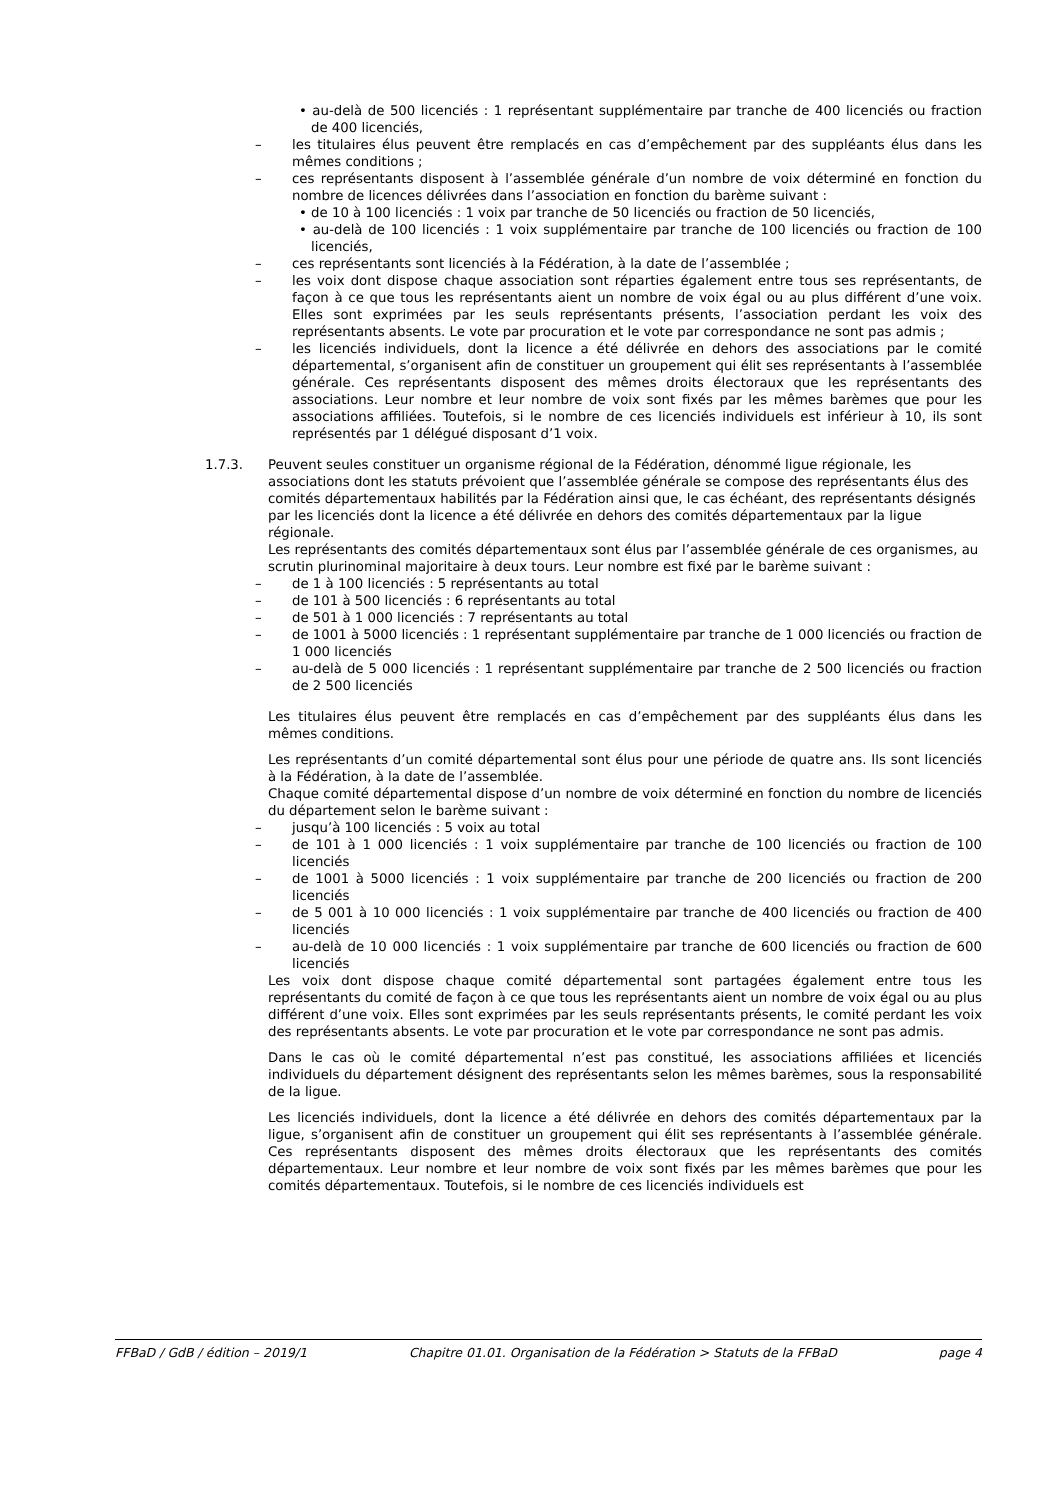• au-delà de 500 licenciés : 1 représentant supplémentaire par tranche de 400 licenciés ou fraction de 400 licenciés,
– les titulaires élus peuvent être remplacés en cas d’empêchement par des suppléants élus dans les mêmes conditions ;
– ces représentants disposent à l’assemblée générale d’un nombre de voix déterminé en fonction du nombre de licences délivrées dans l’association en fonction du barème suivant :
• de 10 à 100 licenciés : 1 voix par tranche de 50 licenciés ou fraction de 50 licenciés,
• au-delà de 100 licenciés : 1 voix supplémentaire par tranche de 100 licenciés ou fraction de 100 licenciés,
– ces représentants sont licenciés à la Fédération, à la date de l’assemblée ;
– les voix dont dispose chaque association sont réparties également entre tous ses représentants, de façon à ce que tous les représentants aient un nombre de voix égal ou au plus différent d’une voix. Elles sont exprimées par les seuls représentants présents, l’association perdant les voix des représentants absents. Le vote par procuration et le vote par correspondance ne sont pas admis ;
– les licenciés individuels, dont la licence a été délivrée en dehors des associations par le comité départemental, s’organisent afin de constituer un groupement qui élit ses représentants à l’assemblée générale. Ces représentants disposent des mêmes droits électoraux que les représentants des associations. Leur nombre et leur nombre de voix sont fixés par les mêmes barèmes que pour les associations affiliées. Toutefois, si le nombre de ces licenciés individuels est inférieur à 10, ils sont représentés par 1 délégué disposant d’1 voix.
1.7.3. Peuvent seules constituer un organisme régional de la Fédération, dénommé ligue régionale, les associations dont les statuts prévoient que l’assemblée générale se compose des représentants élus des comités départementaux habilités par la Fédération ainsi que, le cas échéant, des représentants désignés par les licenciés dont la licence a été délivrée en dehors des comités départementaux par la ligue régionale.
Les représentants des comités départementaux sont élus par l’assemblée générale de ces organismes, au scrutin plurinominal majoritaire à deux tours. Leur nombre est fixé par le barème suivant :
– de 1 à 100 licenciés : 5 représentants au total
– de 101 à 500 licenciés : 6 représentants au total
– de 501 à 1 000 licenciés : 7 représentants au total
– de 1001 à 5000 licenciés : 1 représentant supplémentaire par tranche de 1 000 licenciés ou fraction de 1 000 licenciés
– au-delà de 5 000 licenciés : 1 représentant supplémentaire par tranche de 2 500 licenciés ou fraction de 2 500 licenciés
Les titulaires élus peuvent être remplacés en cas d’empêchement par des suppléants élus dans les mêmes conditions.
Les représentants d’un comité départemental sont élus pour une période de quatre ans. Ils sont licenciés à la Fédération, à la date de l’assemblée.
Chaque comité départemental dispose d’un nombre de voix déterminé en fonction du nombre de licenciés du département selon le barème suivant :
– jusqu’à 100 licenciés : 5 voix au total
– de 101 à 1 000 licenciés : 1 voix supplémentaire par tranche de 100 licenciés ou fraction de 100 licenciés
– de 1001 à 5000 licenciés : 1 voix supplémentaire par tranche de 200 licenciés ou fraction de 200 licenciés
– de 5 001 à 10 000 licenciés : 1 voix supplémentaire par tranche de 400 licenciés ou fraction de 400 licenciés
– au-delà de 10 000 licenciés : 1 voix supplémentaire par tranche de 600 licenciés ou fraction de 600 licenciés
Les voix dont dispose chaque comité départemental sont partagées également entre tous les représentants du comité de façon à ce que tous les représentants aient un nombre de voix égal ou au plus différent d’une voix. Elles sont exprimées par les seuls représentants présents, le comité perdant les voix des représentants absents. Le vote par procuration et le vote par correspondance ne sont pas admis.
Dans le cas où le comité départemental n’est pas constitué, les associations affiliées et licenciés individuels du département désignent des représentants selon les mêmes barèmes, sous la responsabilité de la ligue.
Les licenciés individuels, dont la licence a été délivrée en dehors des comités départementaux par la ligue, s’organisent afin de constituer un groupement qui élit ses représentants à l’assemblée générale. Ces représentants disposent des mêmes droits électoraux que les représentants des comités départementaux. Leur nombre et leur nombre de voix sont fixés par les mêmes barèmes que pour les comités départementaux. Toutefois, si le nombre de ces licenciés individuels est
FFBaD / GdB / édition – 2019/1 Chapitre 01.01. Organisation de la Fédération > Statuts de la FFBaD page 4